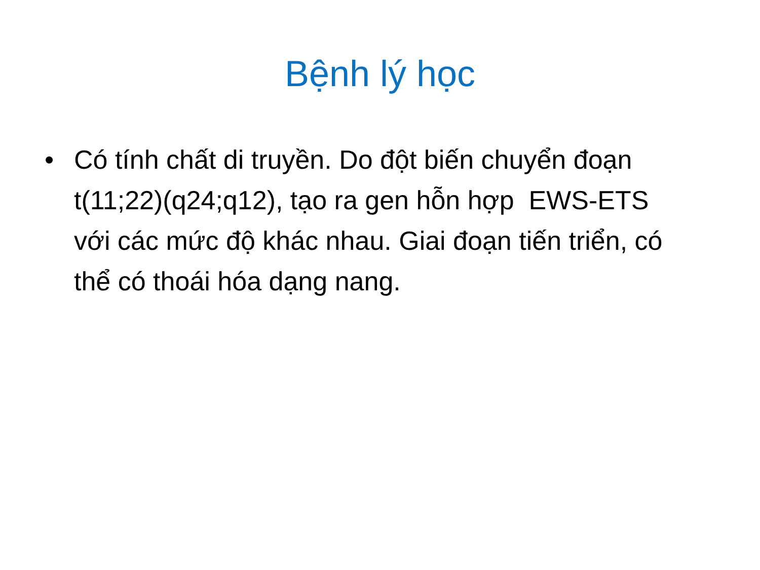Bệnh lý học
• Có tính chất di truyền. Do đột biến chuyển đoạn t(11;22)(q24;q12), tạo ra gen hỗn hợp EWS-ETS với các mức độ khác nhau. Giai đoạn tiến triển, có thể có thoái hóa dạng nang.